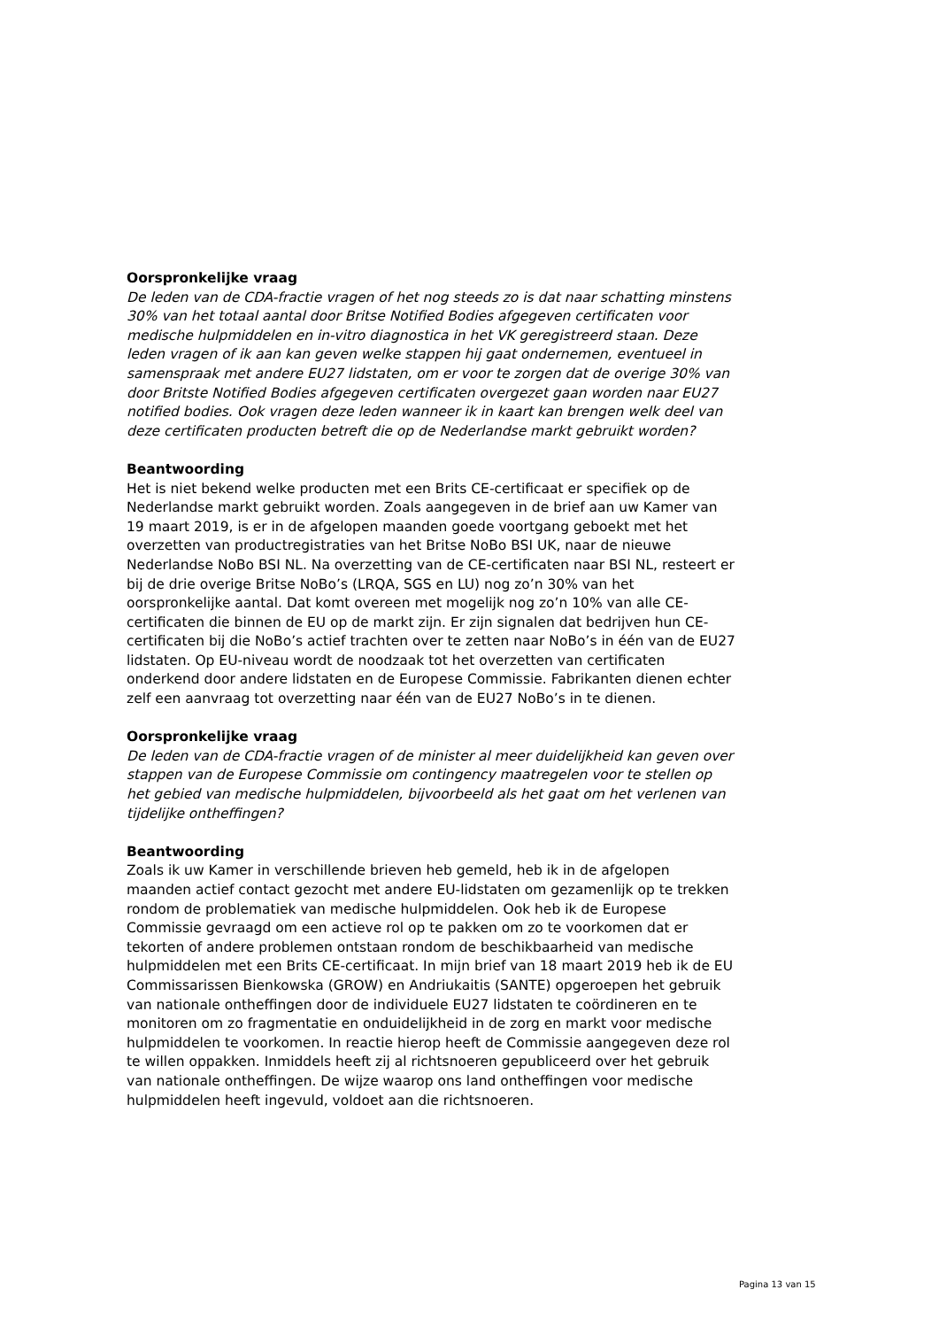Oorspronkelijke vraag
De leden van de CDA-fractie vragen of het nog steeds zo is dat naar schatting minstens 30% van het totaal aantal door Britse Notified Bodies afgegeven certificaten voor medische hulpmiddelen en in-vitro diagnostica in het VK geregistreerd staan. Deze leden vragen of ik aan kan geven welke stappen hij gaat ondernemen, eventueel in samenspraak met andere EU27 lidstaten, om er voor te zorgen dat de overige 30% van door Britste Notified Bodies afgegeven certificaten overgezet gaan worden naar EU27 notified bodies. Ook vragen deze leden wanneer ik in kaart kan brengen welk deel van deze certificaten producten betreft die op de Nederlandse markt gebruikt worden?
Beantwoording
Het is niet bekend welke producten met een Brits CE-certificaat er specifiek op de Nederlandse markt gebruikt worden. Zoals aangegeven in de brief aan uw Kamer van 19 maart 2019, is er in de afgelopen maanden goede voortgang geboekt met het overzetten van productregistraties van het Britse NoBo BSI UK, naar de nieuwe Nederlandse NoBo BSI NL. Na overzetting van de CE-certificaten naar BSI NL, resteert er bij de drie overige Britse NoBo’s (LRQA, SGS en LU) nog zo’n 30% van het oorspronkelijke aantal. Dat komt overeen met mogelijk nog zo’n 10% van alle CE-certificaten die binnen de EU op de markt zijn. Er zijn signalen dat bedrijven hun CE-certificaten bij die NoBo’s actief trachten over te zetten naar NoBo’s in één van de EU27 lidstaten. Op EU-niveau wordt de noodzaak tot het overzetten van certificaten onderkend door andere lidstaten en de Europese Commissie. Fabrikanten dienen echter zelf een aanvraag tot overzetting naar één van de EU27 NoBo’s in te dienen.
Oorspronkelijke vraag
De leden van de CDA-fractie vragen of de minister al meer duidelijkheid kan geven over stappen van de Europese Commissie om contingency maatregelen voor te stellen op het gebied van medische hulpmiddelen, bijvoorbeeld als het gaat om het verlenen van tijdelijke ontheffingen?
Beantwoording
Zoals ik uw Kamer in verschillende brieven heb gemeld, heb ik in de afgelopen maanden actief contact gezocht met andere EU-lidstaten om gezamenlijk op te trekken rondom de problematiek van medische hulpmiddelen. Ook heb ik de Europese Commissie gevraagd om een actieve rol op te pakken om zo te voorkomen dat er tekorten of andere problemen ontstaan rondom de beschikbaarheid van medische hulpmiddelen met een Brits CE-certificaat. In mijn brief van 18 maart 2019 heb ik de EU Commissarissen Bienkowska (GROW) en Andriukaitis (SANTE) opgeroepen het gebruik van nationale ontheffingen door de individuele EU27 lidstaten te coördineren en te monitoren om zo fragmentatie en onduidelijkheid in de zorg en markt voor medische hulpmiddelen te voorkomen. In reactie hierop heeft de Commissie aangegeven deze rol te willen oppakken. Inmiddels heeft zij al richtsnoeren gepubliceerd over het gebruik van nationale ontheffingen. De wijze waarop ons land ontheffingen voor medische hulpmiddelen heeft ingevuld, voldoet aan die richtsnoeren.
Pagina 13 van 15